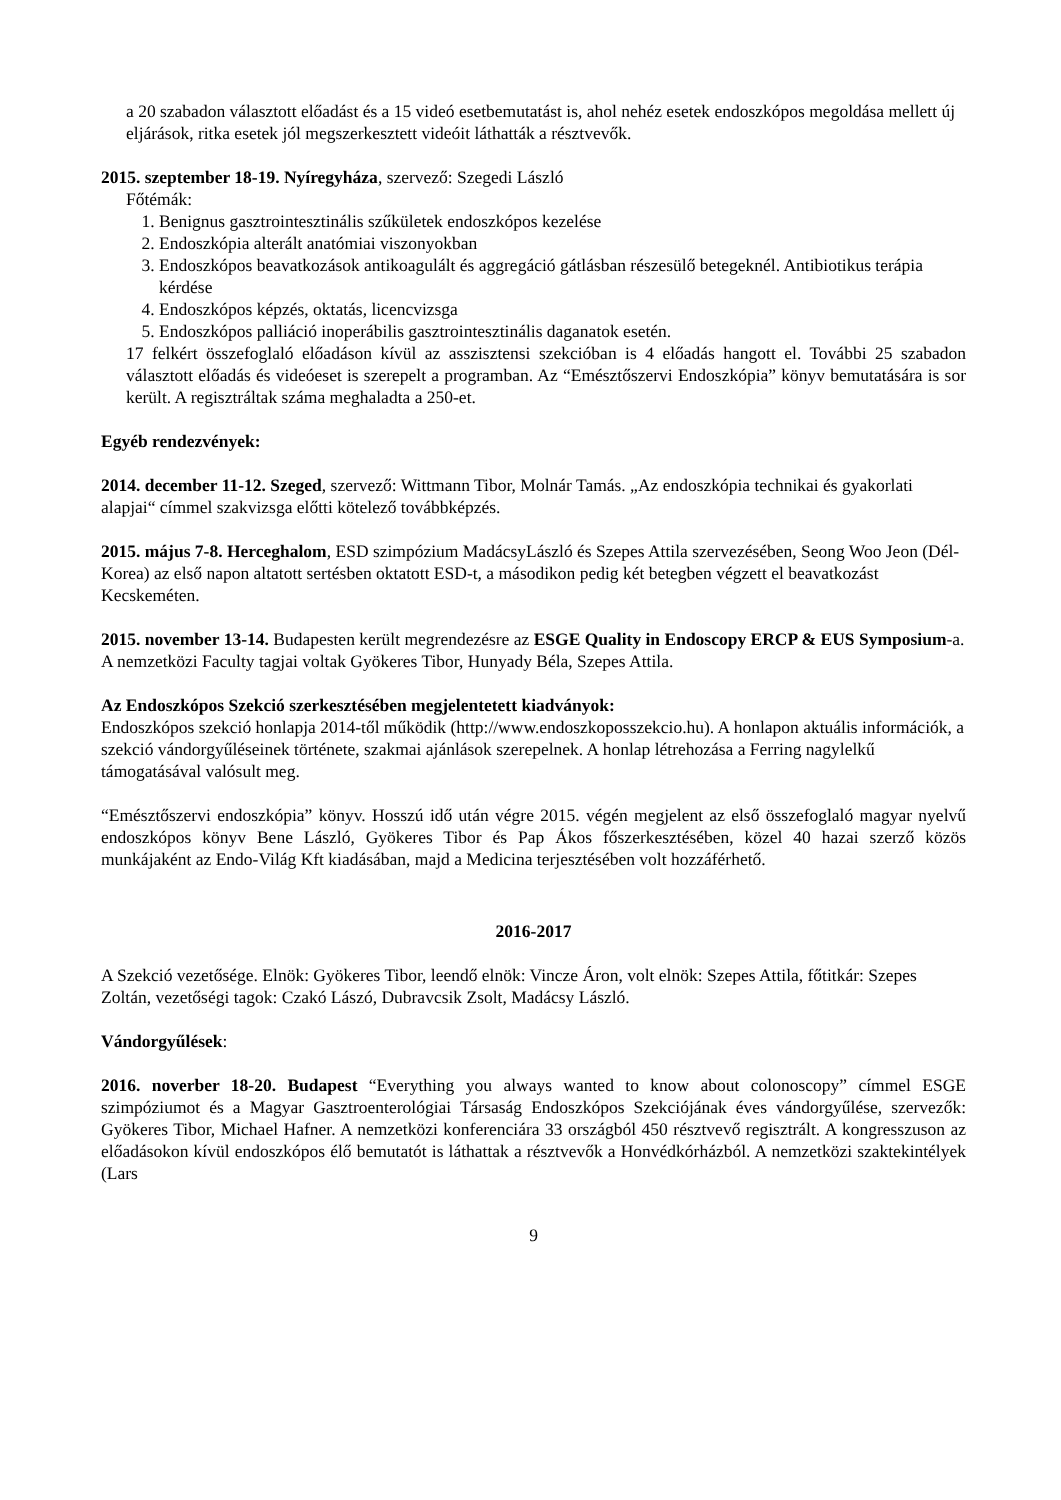a 20 szabadon választott előadást és a 15 videó esetbemutatást is, ahol nehéz esetek endoszkópos megoldása mellett új eljárások, ritka esetek jól megszerkesztett videóit láthatták a résztvevők.
2015. szeptember 18-19. Nyíregyháza, szervező: Szegedi László
Főtémák:
1. Benignus gasztrointesztinális szűkületek endoszkópos kezelése
2. Endoszkópia alterált anatómiai viszonyokban
3. Endoszkópos beavatkozások antikoagulált és aggregáció gátlásban részesülő betegeknél. Antibiotikus terápia kérdése
4. Endoszkópos képzés, oktatás, licencvizsga
5. Endoszkópos palliáció inoperábilis gasztrointesztinális daganatok esetén.
17 felkért összefoglaló előadáson kívül az asszisztensi szekcióban is 4 előadás hangott el. További 25 szabadon választott előadás és videóeset is szerepelt a programban. Az “Emésztőszervi Endoszkópia” könyv bemutatására is sor került. A regisztráltak száma meghaladta a 250-et.
Egyéb rendezvények:
2014. december 11-12. Szeged, szervező: Wittmann Tibor, Molnár Tamás. „Az endoszkópia technikai és gyakorlati alapjai“ címmel szakvizsga előtti kötelező továbbképzés.
2015. május 7-8. Herceghalom, ESD szimpózium MadácsyLászló és Szepes Attila szervezésében, Seong Woo Jeon (Dél-Korea) az első napon altatott sertésben oktatott ESD-t, a másodikon pedig két betegben végzett el beavatkozást Kecskeméten.
2015. november 13-14. Budapesten került megrendezésre az ESGE Quality in Endoscopy ERCP & EUS Symposium-a. A nemzetközi Faculty tagjai voltak Gyökeres Tibor, Hunyady Béla, Szepes Attila.
Az Endoszkópos Szekció szerkesztésében megjelentetett kiadványok:
Endoszkópos szekció honlapja 2014-től működik (http://www.endoszkoposszekcio.hu). A honlapon aktuális információk, a szekció vándorgyűléseinek története, szakmai ajánlások szerepelnek. A honlap létrehozása a Ferring nagylelkű támogatásával valósult meg.
“Emésztőszervi endoszkópia” könyv. Hosszú idő után végre 2015. végén megjelent az első összefoglaló magyar nyelvű endoszkópos könyv Bene László, Gyökeres Tibor és Pap Ákos főszerkesztésében, közel 40 hazai szerző közös munkájaként az Endo-Világ Kft kiadásában, majd a Medicina terjesztésében volt hozzáférhető.
2016-2017
A Szekció vezetősége. Elnök: Gyökeres Tibor, leendő elnök: Vincze Áron, volt elnök: Szepes Attila, főtitkár: Szepes Zoltán, vezetőségi tagok: Czakó Lászó, Dubravcsik Zsolt, Madácsy László.
Vándorgyűlések:
2016. noverber 18-20. Budapest “Everything you always wanted to know about colonoscopy” címmel ESGE szimpóziumot és a Magyar Gasztroenterológiai Társaság Endoszkópos Szekciójának éves vándorgyűlése, szervezők: Gyökeres Tibor, Michael Hafner. A nemzetközi konferenciára 33 országból 450 résztvevő regisztrált. A kongresszuson az előadásokon kívül endoszkópos élő bemutatót is láthattak a résztvevők a Honvédkórházból. A nemzetközi szaktekintélyek (Lars
9